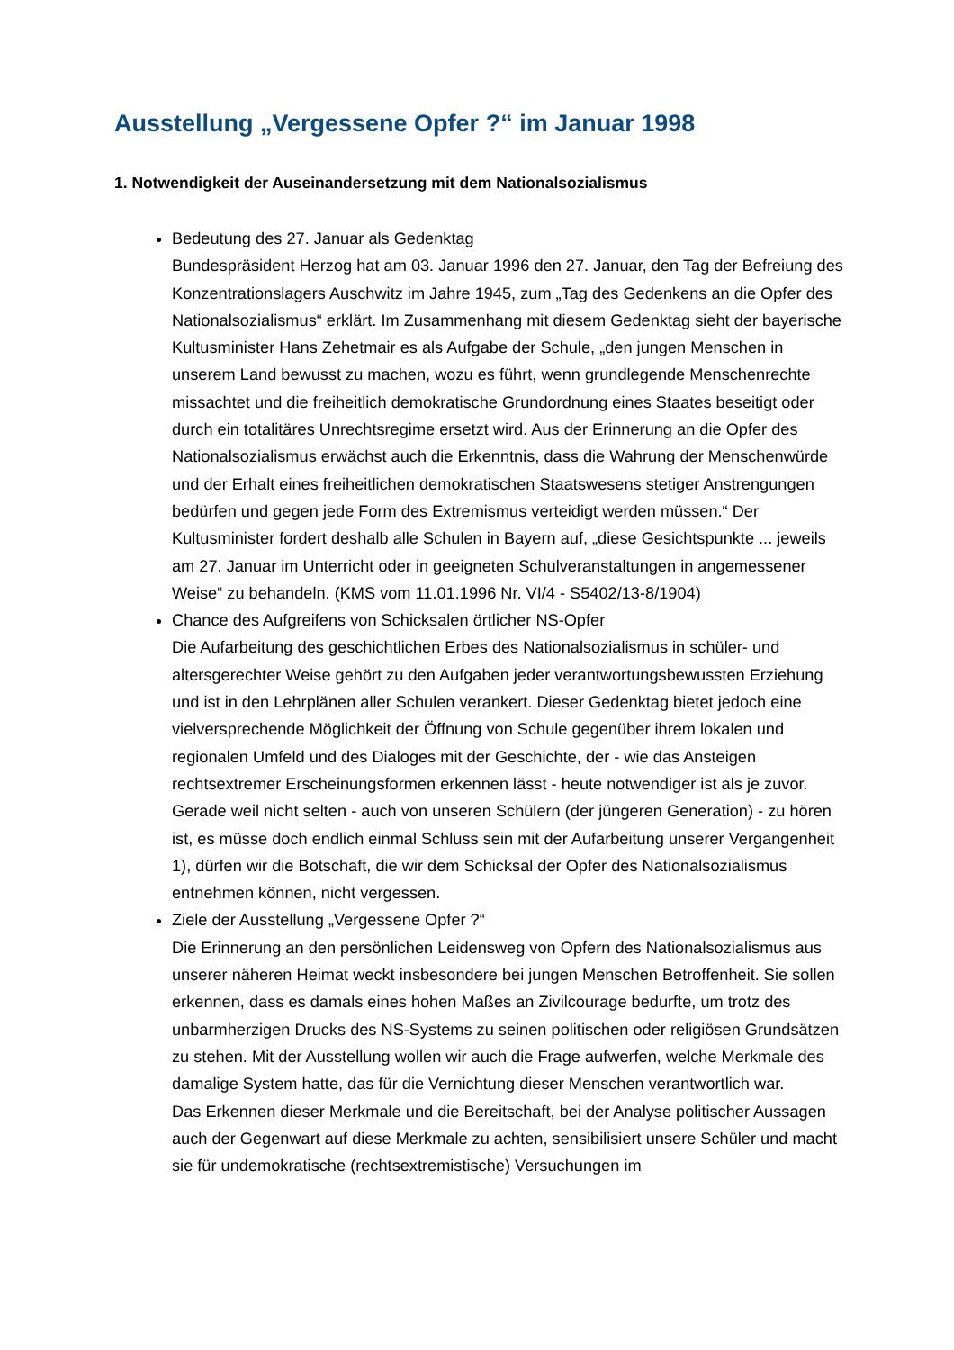Ausstellung „Vergessene Opfer ?“ im Januar 1998
1. Notwendigkeit der Auseinandersetzung mit dem Nationalsozialismus
Bedeutung des 27. Januar als Gedenktag
Bundespräsident Herzog hat am 03. Januar 1996 den 27. Januar, den Tag der Befreiung des Konzentrationslagers Auschwitz im Jahre 1945, zum „Tag des Gedenkens an die Opfer des Nationalsozialismus“ erklärt. Im Zusammenhang mit diesem Gedenktag sieht der bayerische Kultusminister Hans Zehetmair es als Aufgabe der Schule, „den jungen Menschen in unserem Land bewusst zu machen, wozu es führt, wenn grundlegende Menschenrechte missachtet und die freiheitlich demokratische Grundordnung eines Staates beseitigt oder durch ein totalitäres Unrechtsregime ersetzt wird. Aus der Erinnerung an die Opfer des Nationalsozialismus erwächst auch die Erkenntnis, dass die Wahrung der Menschenwürde und der Erhalt eines freiheitlichen demokratischen Staatswesens stetiger Anstrengungen bedürfen und gegen jede Form des Extremismus verteidigt werden müssen.“ Der Kultusminister fordert deshalb alle Schulen in Bayern auf, „diese Gesichtspunkte ... jeweils am 27. Januar im Unterricht oder in geeigneten Schulveranstaltungen in angemessener Weise“ zu behandeln. (KMS vom 11.01.1996 Nr. VI/4 - S5402/13-8/1904)
Chance des Aufgreifens von Schicksalen örtlicher NS-Opfer
Die Aufarbeitung des geschichtlichen Erbes des Nationalsozialismus in schüler- und altersgerechter Weise gehört zu den Aufgaben jeder verantwortungsbewussten Erziehung und ist in den Lehrplänen aller Schulen verankert. Dieser Gedenktag bietet jedoch eine vielversprechende Möglichkeit der Öffnung von Schule gegenüber ihrem lokalen und regionalen Umfeld und des Dialoges mit der Geschichte, der - wie das Ansteigen rechtsextremer Erscheinungsformen erkennen lässt - heute notwendiger ist als je zuvor. Gerade weil nicht selten - auch von unseren Schülern (der jüngeren Generation) - zu hören ist, es müsse doch endlich einmal Schluss sein mit der Aufarbeitung unserer Vergangenheit 1), dürfen wir die Botschaft, die wir dem Schicksal der Opfer des Nationalsozialismus entnehmen können, nicht vergessen.
Ziele der Ausstellung „Vergessene Opfer ?“
Die Erinnerung an den persönlichen Leidensweg von Opfern des Nationalsozialismus aus unserer näheren Heimat weckt insbesondere bei jungen Menschen Betroffenheit. Sie sollen erkennen, dass es damals eines hohen Maßes an Zivilcourage bedurfte, um trotz des unbarmherzigen Drucks des NS-Systems zu seinen politischen oder religiösen Grundsätzen zu stehen. Mit der Ausstellung wollen wir auch die Frage aufwerfen, welche Merkmale des damalige System hatte, das für die Vernichtung dieser Menschen verantwortlich war.
Das Erkennen dieser Merkmale und die Bereitschaft, bei der Analyse politischer Aussagen auch der Gegenwart auf diese Merkmale zu achten, sensibilisiert unsere Schüler und macht sie für undemokratische (rechtsextremistische) Versuchungen im